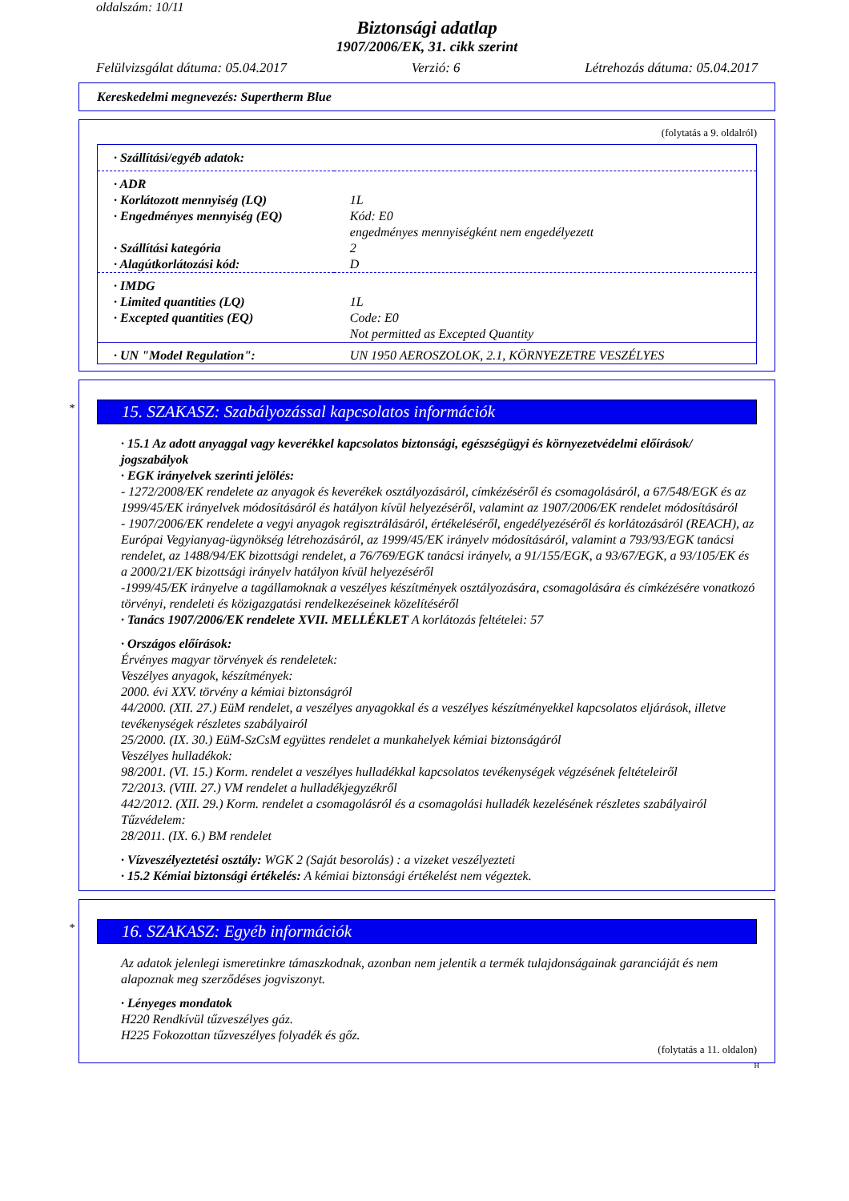oldalszám: 10/11
Biztonsági adatlap
1907/2006/EK, 31. cikk szerint
Felülvizsgálat dátuma: 05.04.2017 Verzió: 6 Létrehozás dátuma: 05.04.2017
Kereskedelmi megnevezés: Supertherm Blue
(folytatás a 9. oldalról)
| · Szállítási/egyéb adatok: | |
| · ADR | |
| · Korlátozott mennyiség (LQ) | 1L |
| · Engedményes mennyiség (EQ) | Kód: E0 engedményes mennyiségként nem engedélyezett |
| · Szállítási kategória | 2 |
| · Alagútkorlátozási kód: | D |
| · IMDG | |
| · Limited quantities (LQ) | 1L |
| · Excepted quantities (EQ) | Code: E0 Not permitted as Excepted Quantity |
| · UN "Model Regulation": | UN 1950 AEROSZOLOK, 2.1, KÖRNYEZETRE VESZÉLYES |
* 15. SZAKASZ: Szabályozással kapcsolatos információk
· 15.1 Az adott anyaggal vagy keverékkel kapcsolatos biztonsági, egészségügyi és környezetvédelmi előírások/ jogszabályok
· EGK irányelvek szerinti jelölés:
- 1272/2008/EK rendelete az anyagok és keverékek osztályozásáról, címkézéséről és csomagolásáról, a 67/548/EGK és az 1999/45/EK irányelvek módosításáról és hatályon kívül helyezéséről, valamint az 1907/2006/EK rendelet módosításáról
- 1907/2006/EK rendelete a vegyi anyagok regisztrálásáról, értékeléséről, engedélyezéséről és korlátozásáról (REACH), az Európai Vegyianyag-ügynökség létrehozásáról, az 1999/45/EK irányelv módosításáról, valamint a 793/93/EGK tanácsi rendelet, az 1488/94/EK bizottsági rendelet, a 76/769/EGK tanácsi irányelv, a 91/155/EGK, a 93/67/EGK, a 93/105/EK és a 2000/21/EK bizottsági irányelv hatályon kívül helyezéséről
-1999/45/EK irányelve a tagállamoknak a veszélyes készítmények osztályozására, csomagolására és címkézésére vonatkozó törvényi, rendeleti és közigazgatási rendelkezéseinek közelítéséről
· Tanács 1907/2006/EK rendelete XVII. MELLÉKLET A korlátozás feltételei: 57
· Országos előírások:
Érvényes magyar törvények és rendeletek:
Veszélyes anyagok, készítmények:
2000. évi XXV. törvény a kémiai biztonságról
44/2000. (XII. 27.) EüM rendelet, a veszélyes anyagokkal és a veszélyes készítményekkel kapcsolatos eljárások, illetve tevékenységek részletes szabályairól
25/2000. (IX. 30.) EüM-SzCsM együttes rendelet a munkahelyek kémiai biztonságáról
Veszélyes hulladékok:
98/2001. (VI. 15.) Korm. rendelet a veszélyes hulladékkal kapcsolatos tevékenységek végzésének feltételeiről
72/2013. (VIII. 27.) VM rendelet a hulladékjegyzékről
442/2012. (XII. 29.) Korm. rendelet a csomagolásról és a csomagolási hulladék kezelésének részletes szabályairól
Tűzvédelem:
28/2011. (IX. 6.) BM rendelet
· Vízveszélyeztetési osztály: WGK 2 (Saját besorolás) : a vizeket veszélyezteti
· 15.2 Kémiai biztonsági értékelés: A kémiai biztonsági értékelést nem végeztek.
* 16. SZAKASZ: Egyéb információk
Az adatok jelenlegi ismeretinkre támaszkodnak, azonban nem jelentik a termék tulajdonságainak garanciáját és nem alapoznak meg szerződéses jogviszonyt.
· Lényeges mondatok
H220 Rendkívül tűzveszélyes gáz.
H225 Fokozottan tűzveszélyes folyadék és gőz.
(folytatás a 11. oldalon)
H